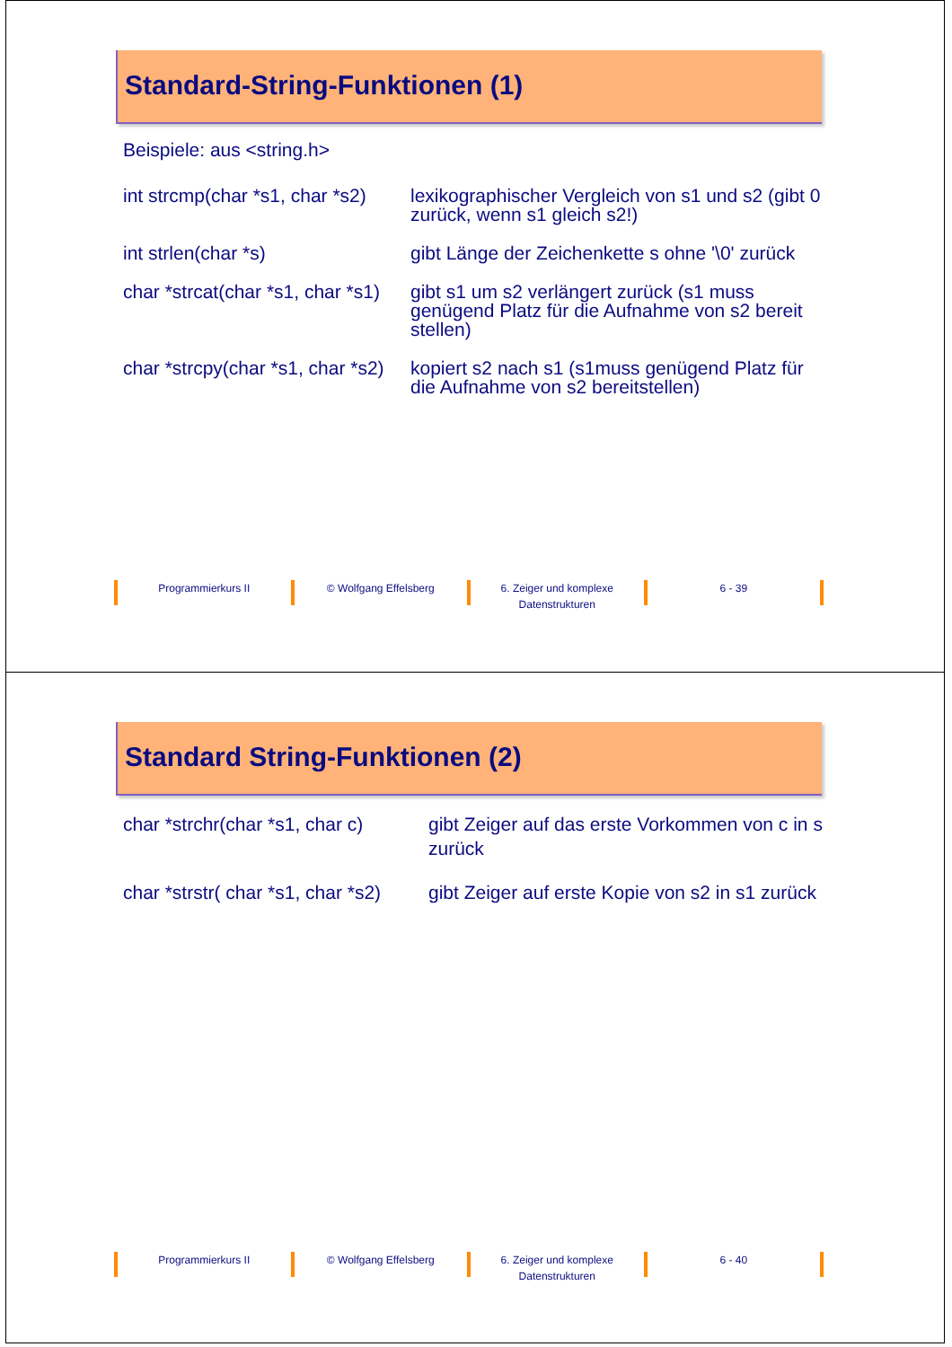Standard-String-Funktionen (1)
Beispiele: aus <string.h>
int strcmp(char *s1, char *s2)
lexikographischer Vergleich von s1 und s2 (gibt 0 zurück, wenn s1 gleich s2!)
int strlen(char *s) gibt Länge der Zeichenkette s ohne '\0' zurück
char *strcat(char *s1, char *s1)
gibt s1 um s2 verlängert zurück (s1 muss genügend Platz für die Aufnahme von s2 bereit stellen)
char *strcpy(char *s1, char *s2)
kopiert s2 nach s1 (s1muss genügend Platz für die Aufnahme von s2 bereitstellen)
Programmierkurs II © Wolfgang Effelsberg 6. Zeiger und komplexe Datenstrukturen
6 - 39
Standard String-Funktionen (2)
char *strchr(char *s1, char c)
gibt Zeiger auf das erste Vorkommen von c in s zurück
char *strstr( char *s1, char *s2)
gibt Zeiger auf erste Kopie von s2 in s1 zurück
Programmierkurs II © Wolfgang Effelsberg 6. Zeiger und komplexe Datenstrukturen
6 - 40